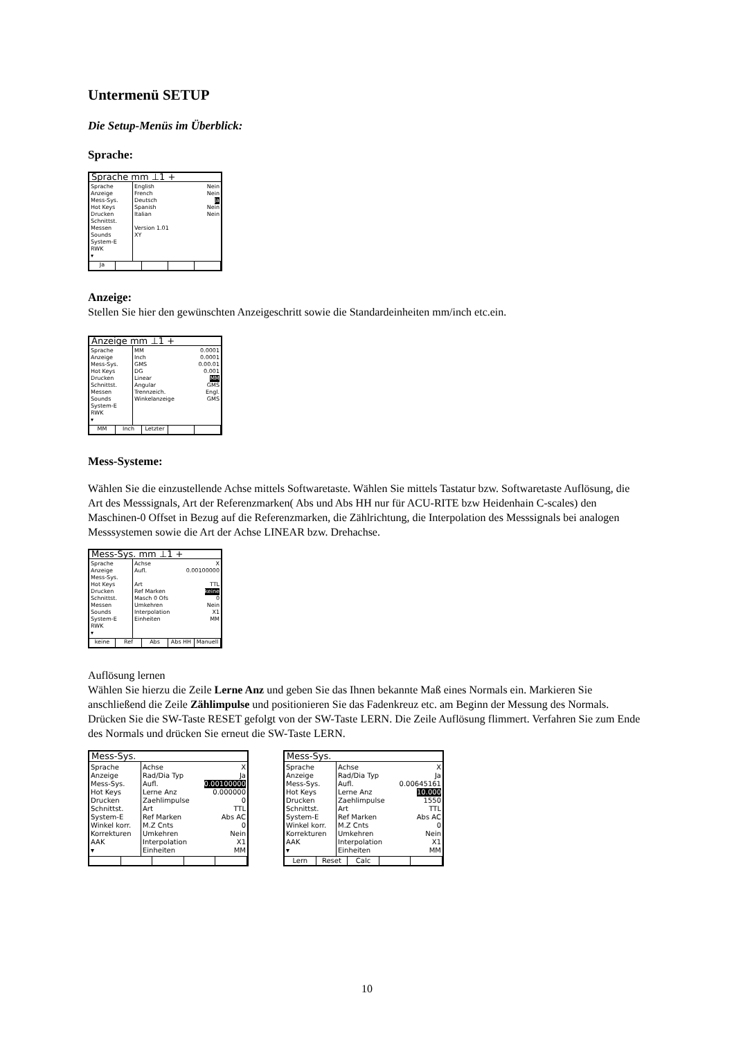Untermenü SETUP
Die Setup-Menüs im Überblick:
Sprache:
Sprache mm ⊥1 +
Sprache
Anzeige
Mess-Sys.
Hot Keys
Drucken
Schnittst.
Messen
Sounds
System-E
RWK
▾
English Nein
French Nein
Deutsch Ja
Spanish Nein
Italian Nein
Version 1.01
XY
Ja
Anzeige:
Stellen Sie hier den gewünschten Anzeigeschritt sowie die Standardeinheiten mm/inch etc.ein.
Anzeige mm ⊥1 +
Sprache
Anzeige
Mess-Sys.
Hot Keys
Drucken
Schnittst.
Messen
Sounds
System-E
RWK
▾
MM 0.0001
Inch 0.0001
GMS 0.00.01
DG 0.001
Linear MM
Angular GMS
Trennzeich. Engl.
Winkelanzeige GMS
MM Inch Letzter
Mess-Systeme:
Wählen Sie die einzustellende Achse mittels Softwaretaste. Wählen Sie mittels Tastatur bzw. Softwaretaste Auflösung, die Art des Messsignals, Art der Referenzmarken( Abs und Abs HH nur für ACU-RITE bzw Heidenhain C-scales) den Maschinen-0 Offset in Bezug auf die Referenzmarken, die Zählrichtung, die Interpolation des Messsignals bei analogen Messsystemen sowie die Art der Achse LINEAR bzw. Drehachse.
Mess-Sys. mm ⊥1 +
Sprache
Anzeige
Mess-Sys.
Hot Keys
Drucken
Schnittst.
Messen
Sounds
System-E
RWK
▾
Achse X
Aufl. 0.00100000
Art TTL
Ref Marken keine
Masch 0 Ofs 0
Umkehren Nein
Interpolation X1
Einheiten MM
keine Ref Abs Abs HH Manuell
Auflösung lernen
Wählen Sie hierzu die Zeile Lerne Anz und geben Sie das Ihnen bekannte Maß eines Normals ein. Markieren Sie anschließend die Zeile Zählimpulse und positionieren Sie das Fadenkreuz etc. am Beginn der Messung des Normals. Drücken Sie die SW-Taste RESET gefolgt von der SW-Taste LERN. Die Zeile Auflösung flimmert. Verfahren Sie zum Ende des Normals und drücken Sie erneut die SW-Taste LERN.
Mess-Sys.
Sprache
Anzeige
Mess-Sys.
Hot Keys
Drucken
Schnittst.
System-E
Winkel korr.
Korrekturen
AAK
▾
Achse X
Rad/Dia Typ Ja
Aufl. 0.00100000
Lerne Anz 0.000000
Zaehlimpulse 0
Art TTL
Ref Marken Abs AC
M.Z Cnts 0
Umkehren Nein
Interpolation X1
Einheiten MM
Mess-Sys.
Sprache
Anzeige
Mess-Sys.
Hot Keys
Drucken
Schnittst.
System-E
Winkel korr.
Korrekturen
AAK
▾
Achse X
Rad/Dia Typ Ja
Aufl. 0.00645161
Lerne Anz 10.000
Zaehlimpulse 1550
Art TTL
Ref Marken Abs AC
M.Z Cnts 0
Umkehren Nein
Interpolation X1
Einheiten MM
Lern Reset Calc
10